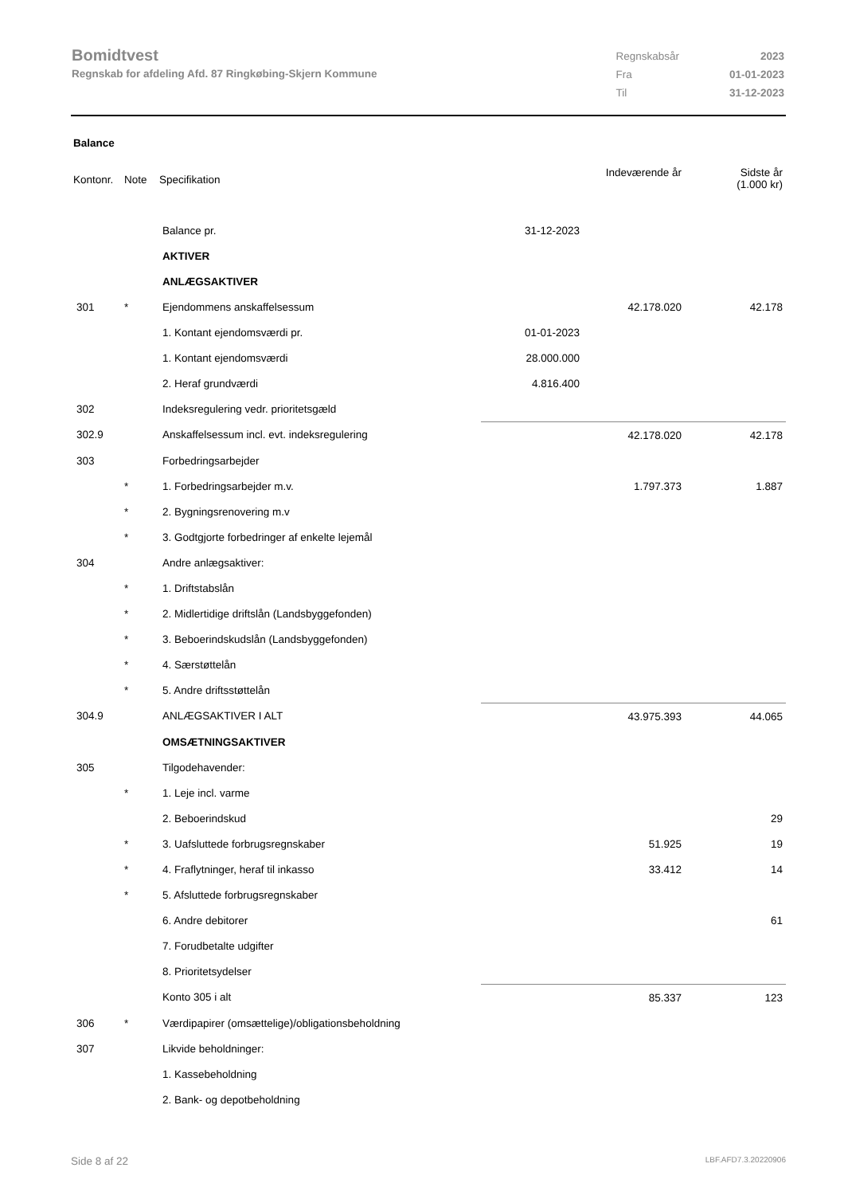Bomidtvest
Regnskab for afdeling Afd. 87 Ringkøbing-Skjern Kommune
| Regnskabsår | 2023 |
| Fra | 01-01-2023 |
| Til | 31-12-2023 |
Balance
| Kontonr. | Note | Specifikation | | Indeværende år | Sidste år (1.000 kr) |
| | | Balance pr. | 31-12-2023 | | |
| | | AKTIVER | | | |
| | | ANLÆGSAKTIVER | | | |
| 301 | * | Ejendommens anskaffelsessum | | 42.178.020 | 42.178 |
| | | 1. Kontant ejendomsværdi pr. | 01-01-2023 | | |
| | | 1. Kontant ejendomsværdi | 28.000.000 | | |
| | | 2. Heraf grundværdi | 4.816.400 | | |
| 302 | | Indeksregulering vedr. prioritetsgæld | | | |
| 302.9 | | Anskaffelsessum incl. evt. indeksregulering | | 42.178.020 | 42.178 |
| 303 | | Forbedringsarbejder | | | |
| | * | 1. Forbedringsarbejder m.v. | | 1.797.373 | 1.887 |
| | * | 2. Bygningsrenovering m.v | | | |
| | * | 3. Godtgjorte forbedringer af enkelte lejemål | | | |
| 304 | | Andre anlægsaktiver: | | | |
| | * | 1. Driftstabslån | | | |
| | * | 2. Midlertidige driftslån (Landsbyggefonden) | | | |
| | * | 3. Beboerindskudslån (Landsbyggefonden) | | | |
| | * | 4. Særstøttelån | | | |
| | * | 5. Andre driftsstøttelån | | | |
| 304.9 | | ANLÆGSAKTIVER I ALT | | 43.975.393 | 44.065 |
| | | OMSÆTNINGSAKTIVER | | | |
| 305 | | Tilgodehavender: | | | |
| | * | 1. Leje incl. varme | | | |
| | | 2. Beboerindskud | | | 29 |
| | * | 3. Uafsluttede forbrugsregnskaber | | 51.925 | 19 |
| | * | 4. Fraflytninger, heraf til inkasso | | 33.412 | 14 |
| | * | 5. Afsluttede forbrugsregnskaber | | | |
| | | 6. Andre debitorer | | | 61 |
| | | 7. Forudbetalte udgifter | | | |
| | | 8. Prioritetsydelser | | | |
| | | Konto 305 i alt | | 85.337 | 123 |
| 306 | * | Værdipapirer (omsættelige)/obligationsbeholdning | | | |
| 307 | | Likvide beholdninger: | | | |
| | | 1. Kassebeholdning | | | |
| | | 2. Bank- og depotbeholdning | | | |
Side 8 af 22 LBF.AFD7.3.20220906